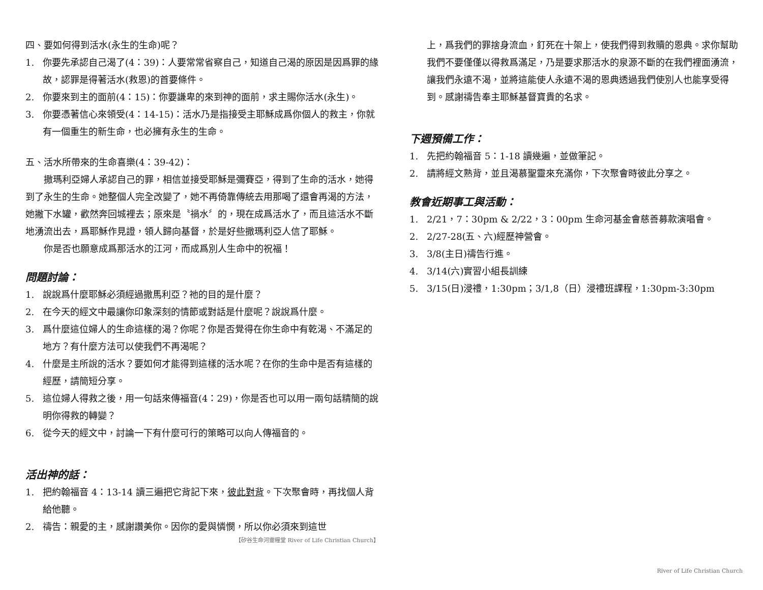四、要如何得到活水(永生的生命)呢？
1. 你要先承認自己渴了(4：39)：人要常常省察自己，知道自己渴的原因是因爲罪的緣故，認罪是得著活水(救恩)的首要條件。
2. 你要來到主的面前(4：15)：你要謙卑的來到神的面前，求主賜你活水(永生)。
3. 你要憑著信心來領受(4：14-15)：活水乃是指接受主耶穌成爲你個人的救主，你就有一個重生的新生命，也必擁有永生的生命。
五、活水所帶來的生命喜樂(4：39-42)：
　　撒瑪利亞婦人承認自己的罪，相信並接受耶穌是彌賽亞，得到了生命的活水，她得到了永生的生命。她整個人完全改變了，她不再倚靠傳統去用那喝了還會再渴的方法，她撇下水罐，歡然奔回城裡去；原來是〝禍水〞的，現在成爲活水了，而且這活水不斷地湧流出去，爲耶穌作見證，領人歸向基督，於是好些撒瑪利亞人信了耶穌。
　　你是否也願意成爲那活水的江河，而成爲別人生命中的祝福！
問題討論：
1. 說說爲什麼耶穌必須經過撒馬利亞？祂的目的是什麼？
2. 在今天的經文中最讓你印象深刻的情節或對話是什麼呢？說說爲什麼。
3. 爲什麼這位婦人的生命這樣的渴？你呢？你是否覺得在你生命中有乾渴、不滿足的地方？有什麼方法可以使我們不再渴呢？
4. 什麼是主所說的活水？要如何才能得到這樣的活水呢？在你的生命中是否有這樣的經歷，請簡短分享。
5. 這位婦人得救之後，用一句話來傳福音(4：29)，你是否也可以用一兩句話精簡的說明你得救的轉變？
6. 從今天的經文中，討論一下有什麼可行的策略可以向人傳福音的。
活出神的話：
1. 把約翰福音 4：13-14 讀三遍把它背記下來，彼此對背。下次聚會時，再找個人背給他聽。
2. 禱告：親愛的主，感謝讚美你。因你的愛與憐憫，所以你必須來到這世
【矽谷生命河靈糧堂 River of Life Christian Church】
上，爲我們的罪捨身流血，釘死在十架上，使我們得到救贖的恩典。求你幫助我們不要僅僅以得救爲滿足，乃是要求那活水的泉源不斷的在我們裡面湧流，讓我們永遠不渴，並將這能使人永遠不渴的恩典透過我們使別人也能享受得到。感謝禱告奉主耶穌基督寶貴的名求。
下週預備工作：
1. 先把約翰福音 5：1-18 讀幾遍，並做筆記。
2. 請將經文熟背，並且渴慕聖靈來充滿你，下次聚會時彼此分享之。
教會近期事工與活動：
1. 2/21，7：30pm & 2/22，3：00pm 生命河基金會慈善募款演唱會。
2. 2/27-28(五、六)經歷神營會。
3. 3/8(主日)禱告行進。
4. 3/14(六)實習小組長訓練
5. 3/15(日)浸禮，1:30pm；3/1,8（日）浸禮班課程，1:30pm-3:30pm
River of Life Christian Church